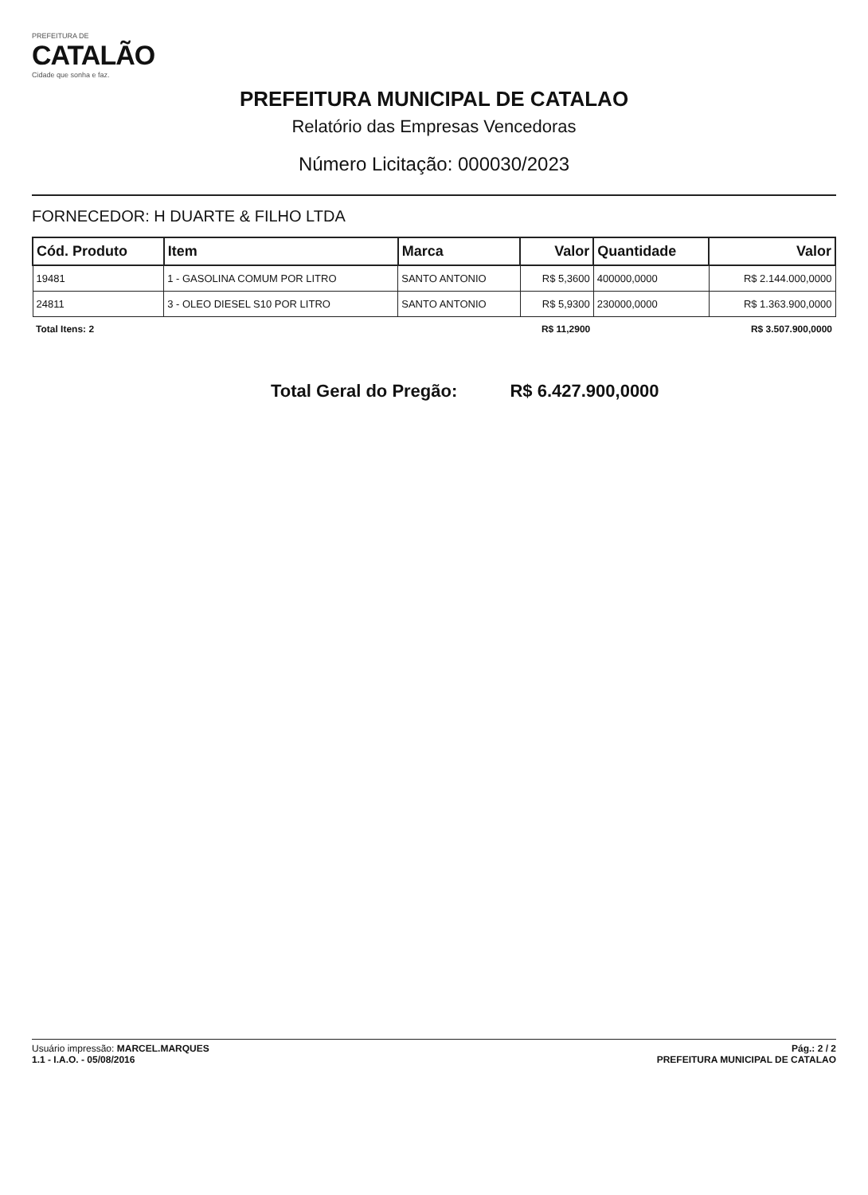PREFEITURA DE
CATALÃO
Cidade que sonha e faz.
PREFEITURA MUNICIPAL DE CATALAO
Relatório das Empresas Vencedoras
Número Licitação: 000030/2023
FORNECEDOR: H DUARTE & FILHO LTDA
| Cód. Produto | Item | Marca | Valor | Quantidade | Valor |
| --- | --- | --- | --- | --- | --- |
| 19481 | 1 - GASOLINA COMUM POR LITRO | SANTO ANTONIO | R$ 5,3600 | 400000,0000 | R$ 2.144.000,0000 |
| 24811 | 3 - OLEO DIESEL S10 POR LITRO | SANTO ANTONIO | R$ 5,9300 | 230000,0000 | R$ 1.363.900,0000 |
| Total Itens: 2 | | | R$ 11,2900 | | R$ 3.507.900,0000 |
Total Geral do Pregão: R$ 6.427.900,0000
Usuário impressão: MARCEL.MARQUES
1.1 - I.A.O. - 05/08/2016
Pág.: 2 / 2
PREFEITURA MUNICIPAL DE CATALAO